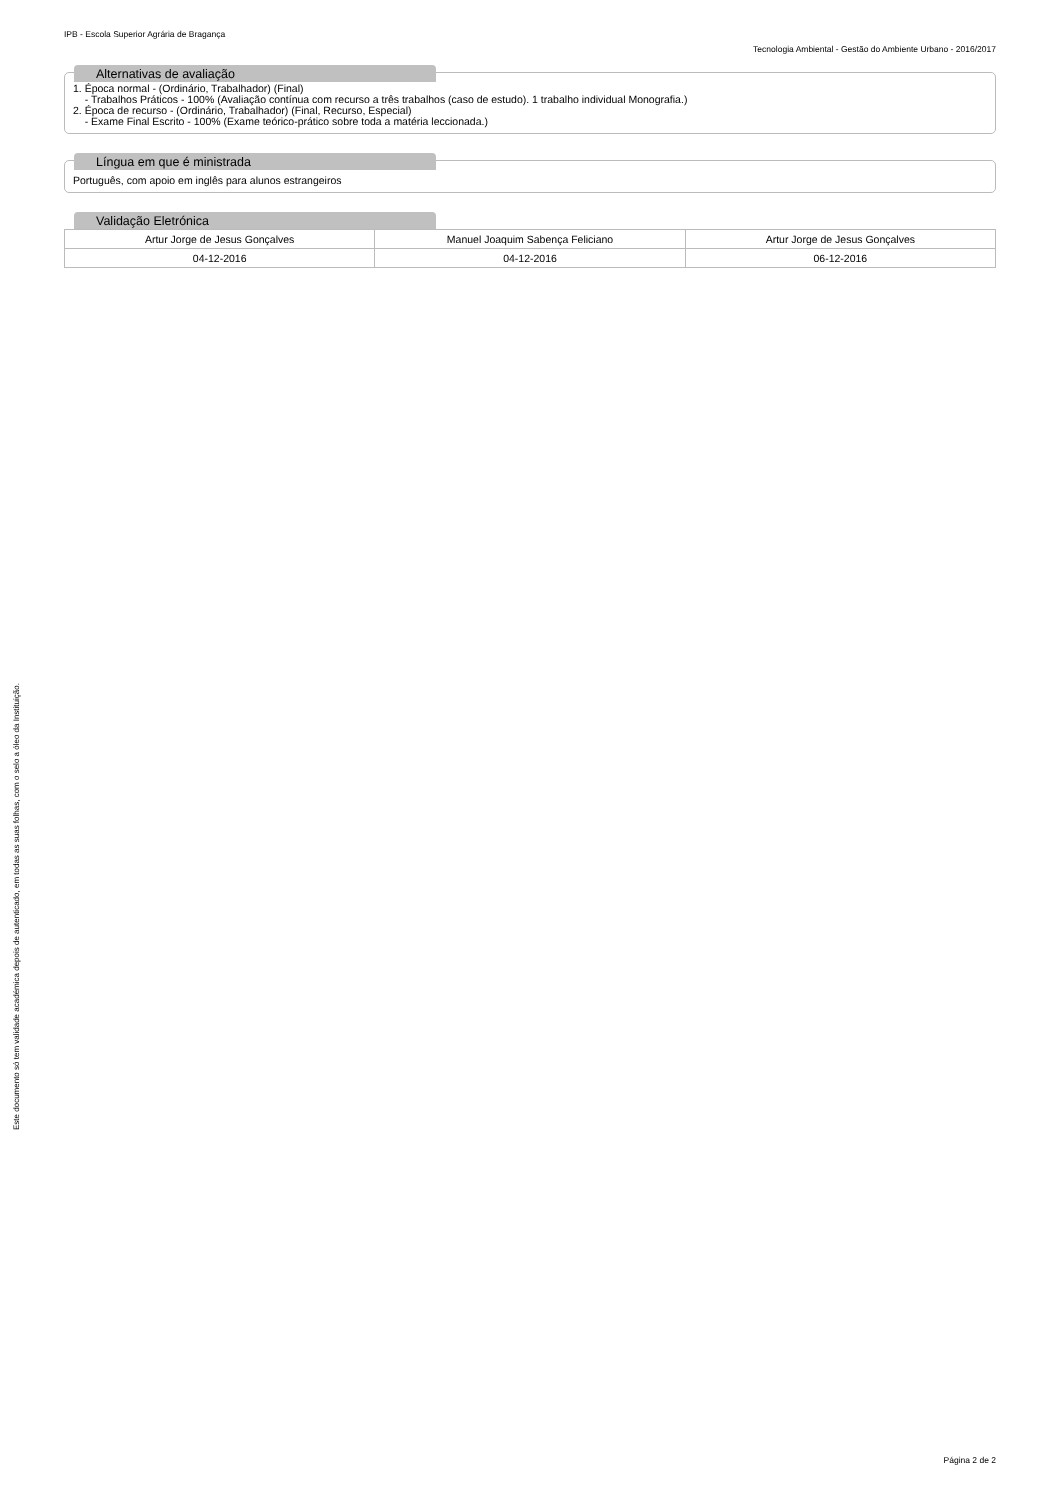IPB - Escola Superior Agrária de Bragança
Tecnologia Ambiental - Gestão do Ambiente Urbano - 2016/2017
Alternativas de avaliação
1. Época normal - (Ordinário, Trabalhador) (Final)
- Trabalhos Práticos - 100% (Avaliação contínua com recurso a três trabalhos (caso de estudo). 1 trabalho individual Monografia.)
2. Época de recurso - (Ordinário, Trabalhador) (Final, Recurso, Especial)
- Exame Final Escrito - 100% (Exame teórico-prático sobre toda a matéria leccionada.)
Língua em que é ministrada
Português, com apoio em inglês para alunos estrangeiros
Validação Eletrónica
| Artur Jorge de Jesus Gonçalves | Manuel Joaquim Sabença Feliciano | Artur Jorge de Jesus Gonçalves |
| 04-12-2016 | 04-12-2016 | 06-12-2016 |
Este documento só tem validade académica depois de autenticado, em todas as suas folhas, com o selo a óleo da Instituição.
Página 2 de 2